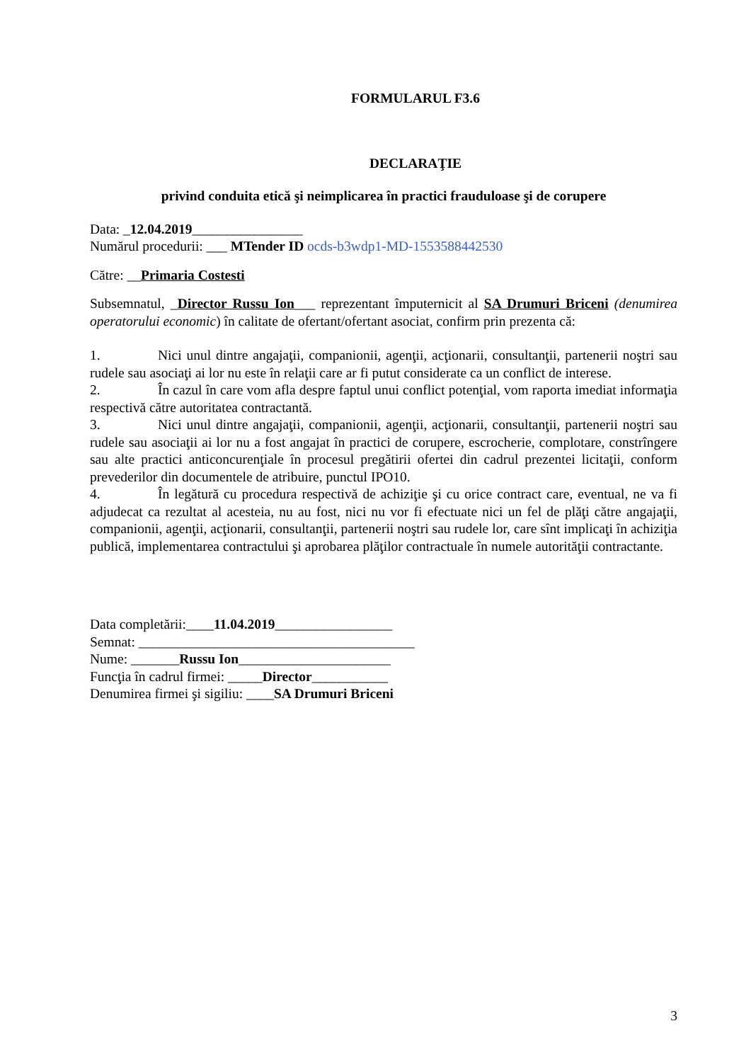FORMULARUL F3.6
DECLARAŢIE
privind conduita etică şi neimplicarea în practici frauduloase şi de corupere
Data: _12.04.2019________________
Numărul procedurii: ___ MTender ID ocds-b3wdp1-MD-1553588442530
Către: __Primaria Costesti
Subsemnatul, _Director Russu Ion___ reprezentant împuternicit al SA Drumuri Briceni (denumirea operatorului economic) în calitate de ofertant/ofertant asociat, confirm prin prezenta că:
1. Nici unul dintre angajaţii, companionii, agenţii, acţionarii, consultanţii, partenerii noştri sau rudele sau asociaţi ai lor nu este în relaţii care ar fi putut considerate ca un conflict de interese.
2. În cazul în care vom afla despre faptul unui conflict potenţial, vom raporta imediat informaţia respectivă către autoritatea contractantă.
3. Nici unul dintre angajaţii, companionii, agenţii, acţionarii, consultanţii, partenerii noştri sau rudele sau asociaţii ai lor nu a fost angajat în practici de corupere, escrocherie, complotare, constrîngere sau alte practici anticoncurenţiale în procesul pregătirii ofertei din cadrul prezentei licitaţii, conform prevederilor din documentele de atribuire, punctul IPO10.
4. În legătură cu procedura respectivă de achiziţie şi cu orice contract care, eventual, ne va fi adjudecat ca rezultat al acesteia, nu au fost, nici nu vor fi efectuate nici un fel de plăţi către angajaţii, companionii, agenţii, acţionarii, consultanţii, partenerii noştri sau rudele lor, care sînt implicaţi în achiziţia publică, implementarea contractului şi aprobarea plăţilor contractuale în numele autorităţii contractante.
Data completării:____11.04.2019_________________
Semnat: ________________________________________
Nume: _______Russu Ion______________________
Funcţia în cadrul firmei: _____Director___________
Denumirea firmei şi sigiliu: ____SA Drumuri Briceni
3